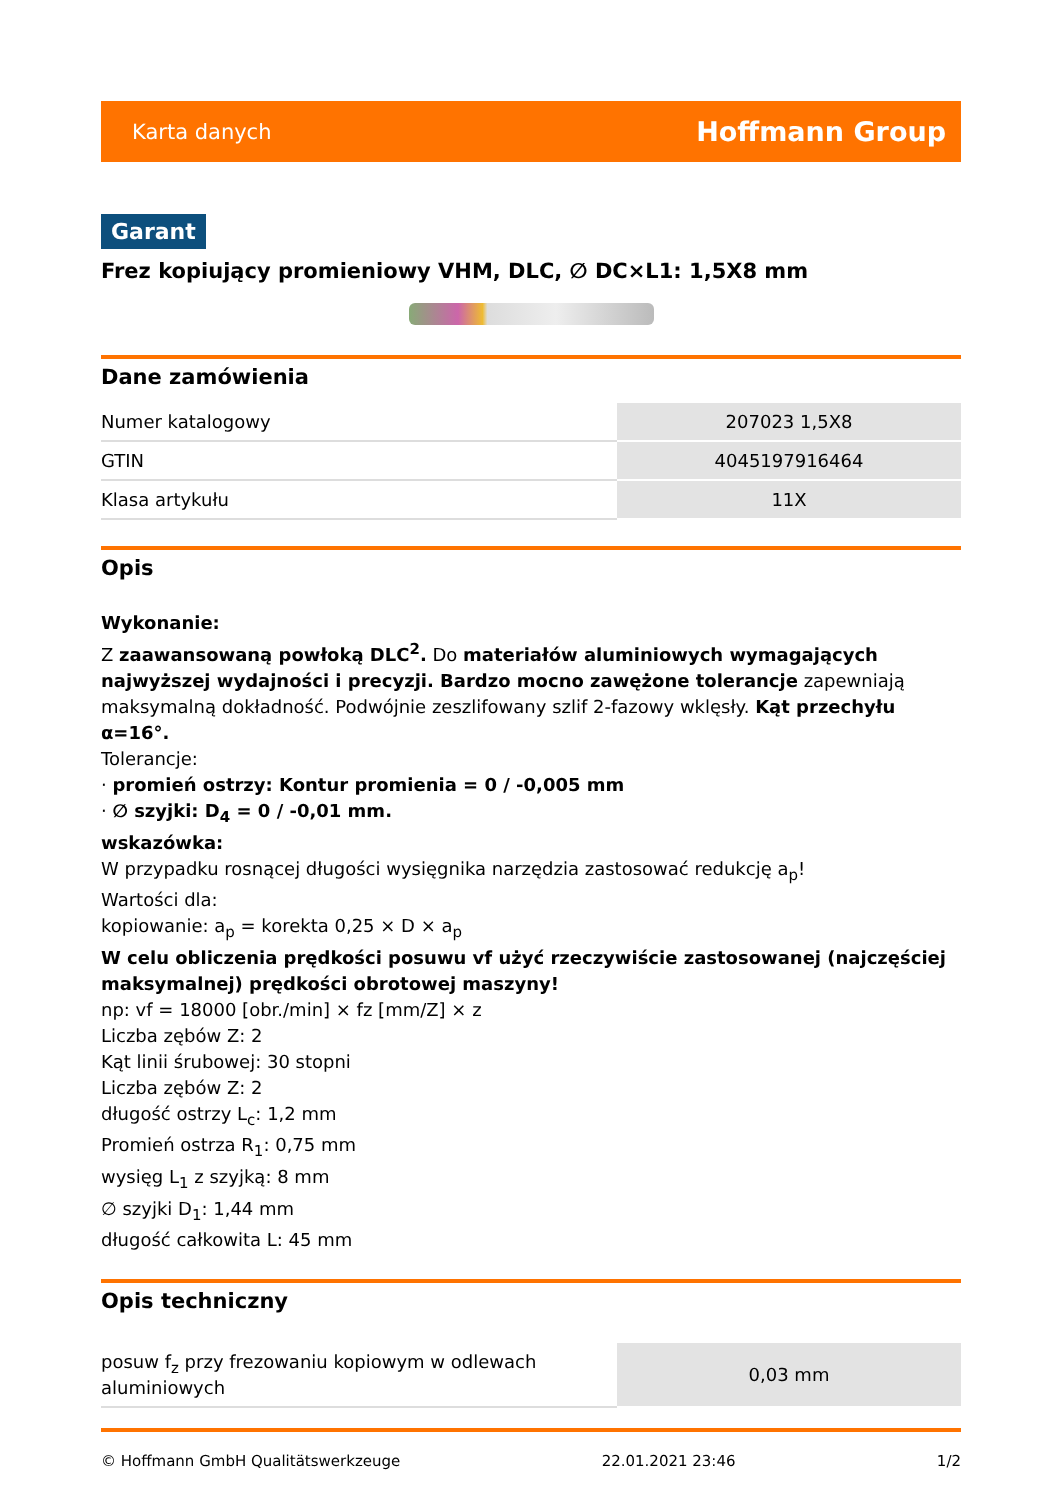Karta danych Hoffmann Group
Garant
Frez kopiujący promieniowy VHM, DLC, ∅ DC×L1: 1,5X8 mm
Dane zamówienia
| Numer katalogowy | 207023 1,5X8 |
| GTIN | 4045197916464 |
| Klasa artykułu | 11X |
Opis
Wykonanie:
Z zaawansowaną powłoką DLC<sup>2</sup>. Do materiałów aluminiowych wymagających najwyższej wydajności i precyzji. Bardzo mocno zawężone tolerancje zapewniają maksymalną dokładność. Podwójnie zeszlifowany szlif 2-fazowy wklęsły. Kąt przechyłu α=16°.
Tolerancje:
· promień ostrzy: Kontur promienia = 0 / -0,005 mm
· ∅ szyjki: D<sub>4</sub> = 0 / -0,01 mm.
wskazówka:
W przypadku rosnącej długości wysięgnika narzędzia zastosować redukcję a<sub>p</sub>!
Wartości dla:
kopiowanie: a<sub>p</sub> = korekta 0,25 × D × a<sub>p</sub>
W celu obliczenia prędkości posuwu vf użyć rzeczywiście zastosowanej (najczęściej maksymalnej) prędkości obrotowej maszyny!
np: vf = 18000 [obr./min] × fz [mm/Z] × z
Liczba zębów Z: 2
Kąt linii śrubowej: 30 stopni
Liczba zębów Z: 2
długość ostrzy L<sub>c</sub>: 1,2 mm
Promień ostrza R<sub>1</sub>: 0,75 mm
wysięg L<sub>1</sub> z szyjką: 8 mm
∅ szyjki D<sub>1</sub>: 1,44 mm
długość całkowita L: 45 mm
Opis techniczny
| posuw f<sub>z</sub> przy frezowaniu kopiowym w odlewach aluminiowych | 0,03 mm |
© Hoffmann GmbH Qualitätswerkzeuge 22.01.2021 23:46 1/2